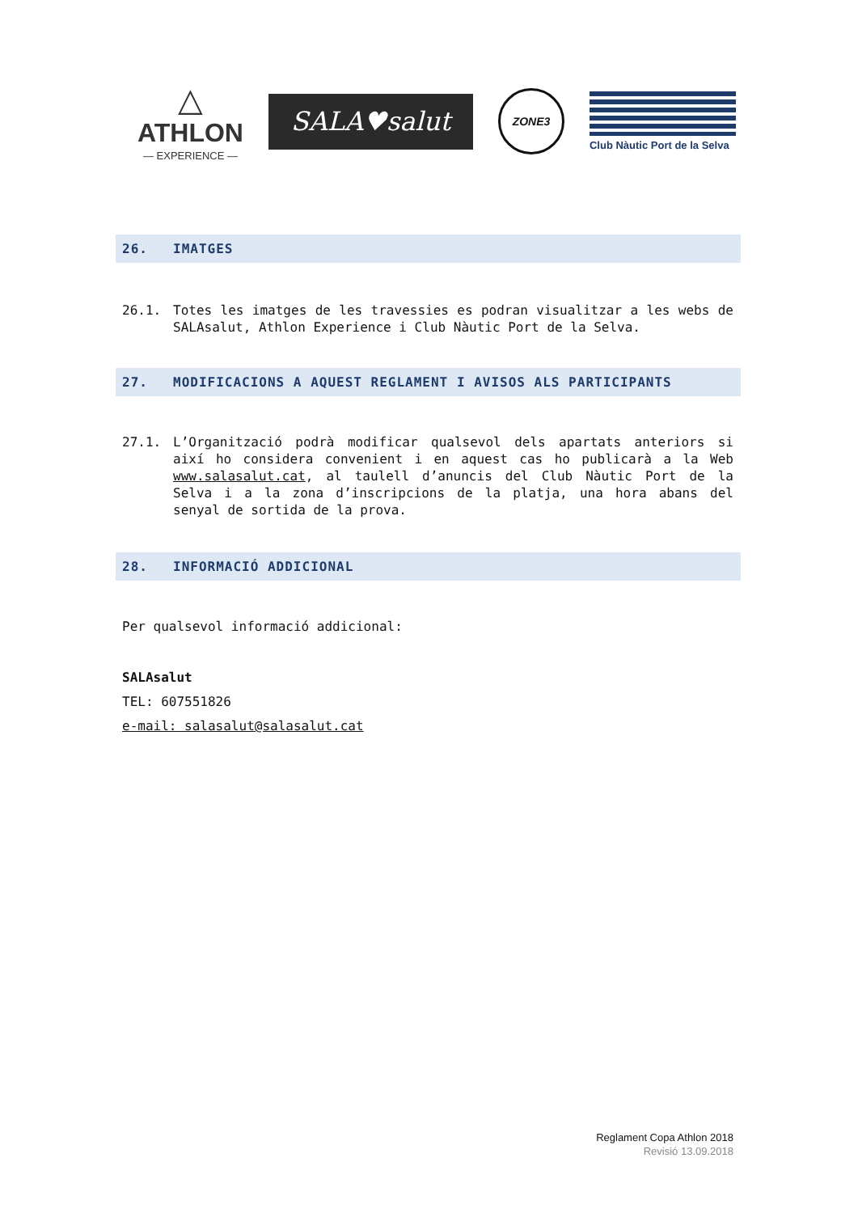△
ATHLON
— EXPERIENCE —
SALA♥salut
ZONE3
Club Nàutic Port de la Selva
26. IMATGES
26.1. Totes les imatges de les travessies es podran visualitzar a les webs de SALAsalut, Athlon Experience i Club Nàutic Port de la Selva.
27. MODIFICACIONS A AQUEST REGLAMENT I AVISOS ALS PARTICIPANTS
27.1. L’Organització podrà modificar qualsevol dels apartats anteriors si així ho considera convenient i en aquest cas ho publicarà a la Web www.salasalut.cat, al taulell d’anuncis del Club Nàutic Port de la Selva i a la zona d’inscripcions de la platja, una hora abans del senyal de sortida de la prova.
28. INFORMACIÓ ADDICIONAL
Per qualsevol informació addicional:
SALAsalut
TEL: 607551826
e-mail: salasalut@salasalut.cat
Reglament Copa Athlon 2018
Revisió 13.09.2018